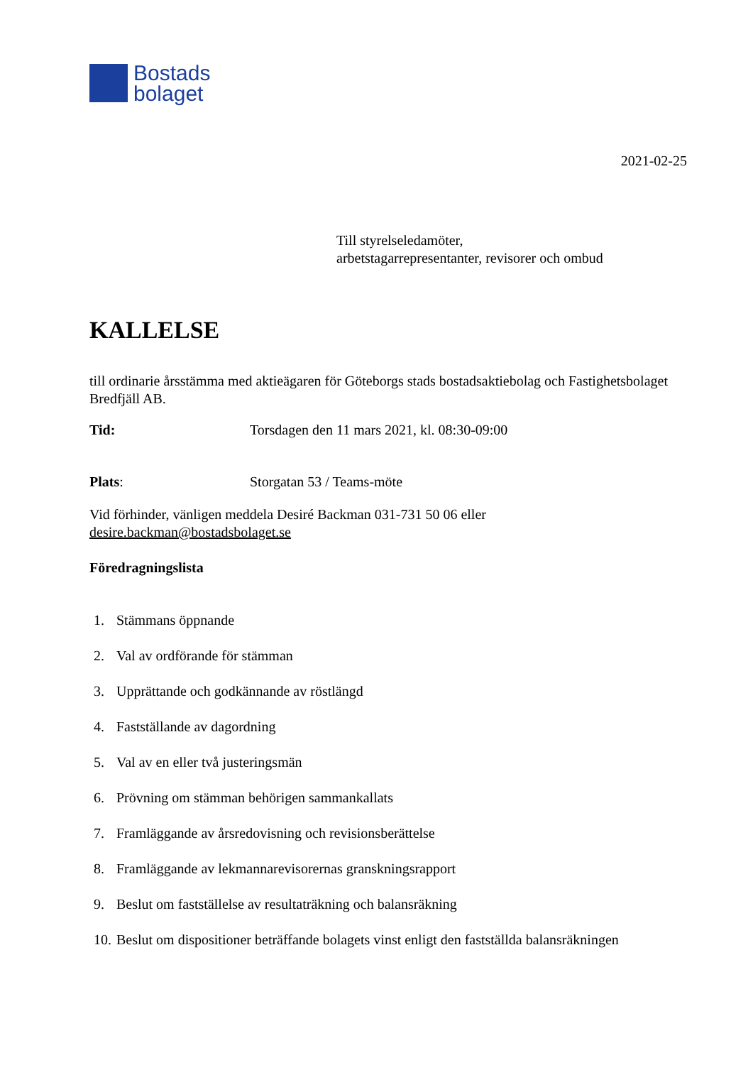Bostads
bolaget
2021-02-25
Till styrelseledamöter,
arbetstagarrepresentanter, revisorer och ombud
KALLELSE
till ordinarie årsstämma med aktieägaren för Göteborgs stads bostadsaktiebolag och Fastighetsbolaget Bredfjäll AB.
Tid: Torsdagen den 11 mars 2021, kl. 08:30-09:00
Plats: Storgatan 53 / Teams-möte
Vid förhinder, vänligen meddela Desiré Backman 031-731 50 06 eller
desire.backman@bostadsbolaget.se
Föredragningslista
1. Stämmans öppnande
2. Val av ordförande för stämman
3. Upprättande och godkännande av röstlängd
4. Fastställande av dagordning
5. Val av en eller två justeringsmän
6. Prövning om stämman behörigen sammankallats
7. Framläggande av årsredovisning och revisionsberättelse
8. Framläggande av lekmannarevisorernas granskningsrapport
9. Beslut om fastställelse av resultaträkning och balansräkning
10. Beslut om dispositioner beträffande bolagets vinst enligt den fastställda balansräkningen